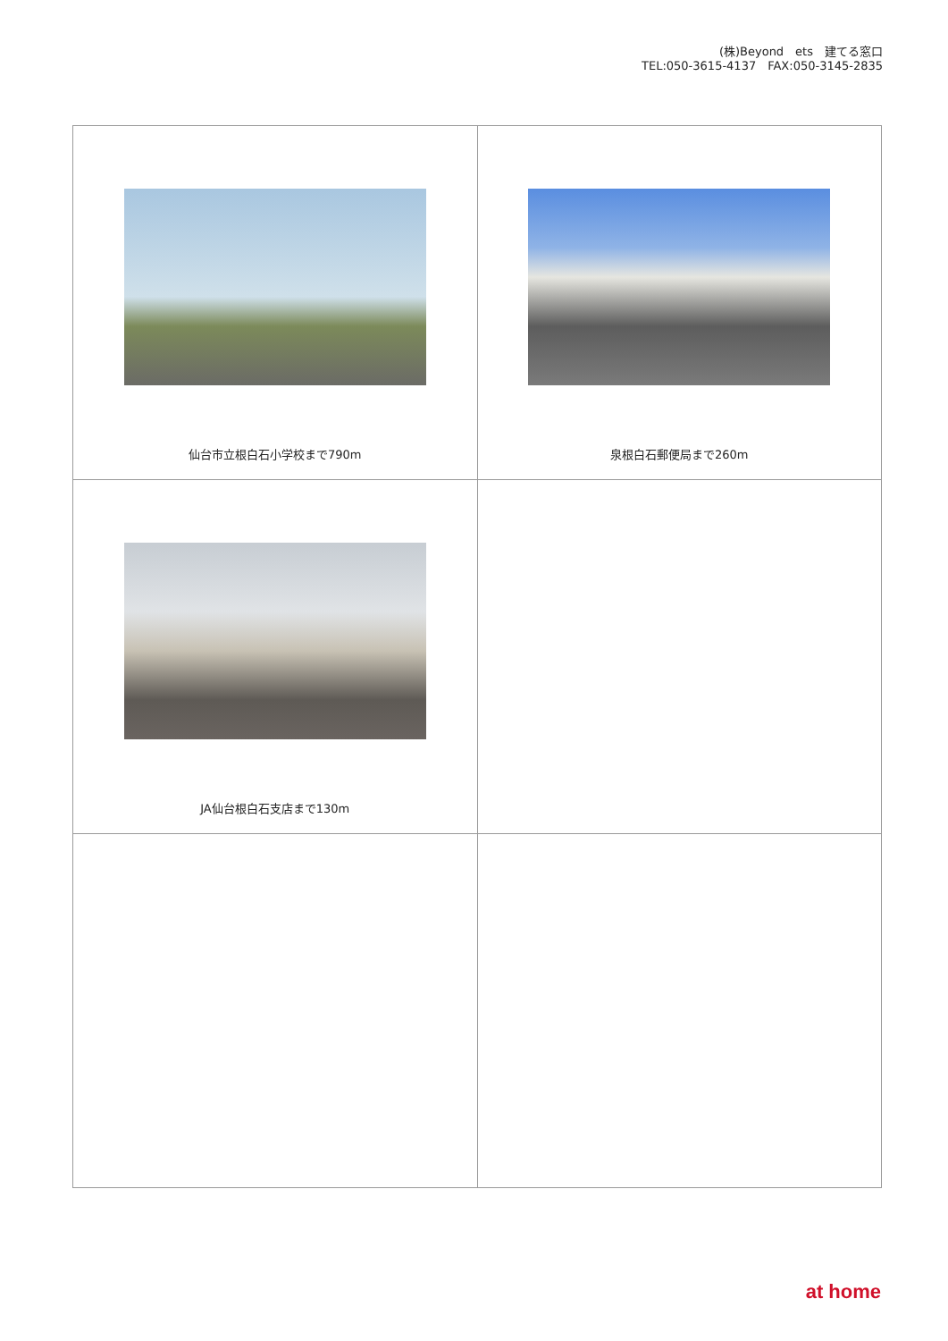(株)Beyond　ets　建てる窓口
TEL:050-3615-4137　FAX:050-3145-2835
| 仙台市立根白石小学校まで790m | 泉根白石郵便局まで260m |
| JA仙台根白石支店まで130m | |
at home